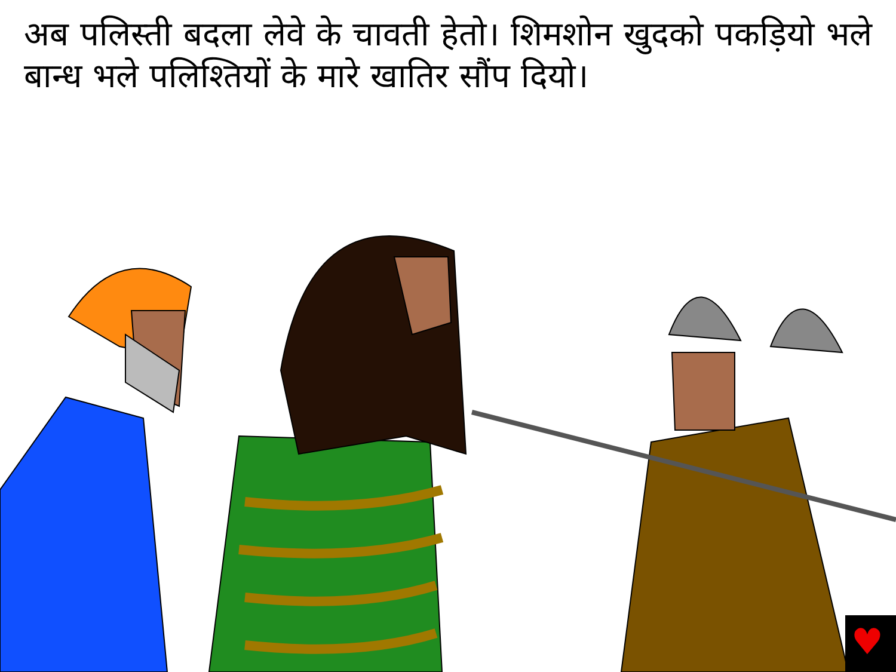अब पलिस्ती बदला लेवे के चावती हेतो। शिमशोन खुदको पकड़ियो भले बान्ध भले पलिश्तियों के मारे खातिर सौंप दियो।
♥